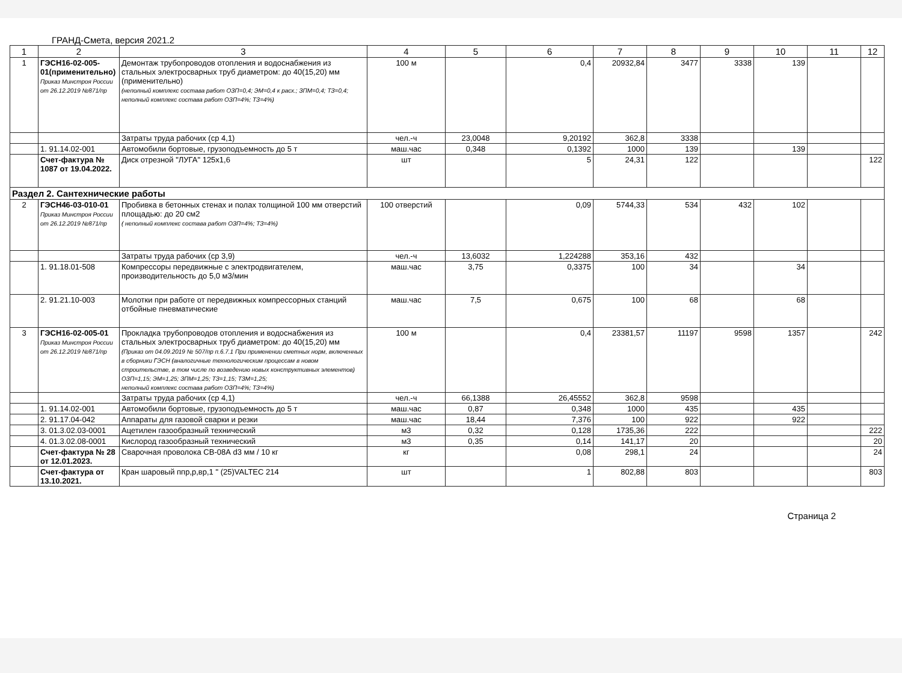ГРАНД-Смета, версия 2021.2
| 1 | 2 | 3 | 4 | 5 | 6 | 7 | 8 | 9 | 10 | 11 | 12 |
| --- | --- | --- | --- | --- | --- | --- | --- | --- | --- | --- | --- |
| 1 | ГЭСН16-02-005-01(применительно) Приказ Минстроя России от 26.12.2019 №871/пр | Демонтаж трубопроводов отопления и водоснабжения из стальных электросварных труб диаметром: до 40(15,20) мм (применительно) (неполный комплекс состава работ ОЗП=0,4; ЭМ=0,4 к расх.; ЗПМ=0,4; ТЗ=0,4; неполный комплекс состава работ ОЗП=4%; ТЗ=4%) | 100 м | | 0,4 | 20932,84 | 3477 | 3338 | 139 | | |
| | | Затраты труда рабочих (ср 4,1) | чел.-ч | 23,0048 | 9,20192 | 362,8 | 3338 | | | | |
| | 1. 91.14.02-001 | Автомобили бортовые, грузоподъемность до 5 т | маш.час | 0,348 | 0,1392 | 1000 | 139 | | 139 | | |
| | Счет-фактура № 1087 от 19.04.2022. | Диск отрезной "ЛУГА" 125х1,6 | шт | | 5 | 24,31 | 122 | | | | 122 |
| Раздел 2. Сантехнические работы | | | | | | | | | | | |
| 2 | ГЭСН46-03-010-01 Приказ Минстроя России от 26.12.2019 №871/пр | Пробивка в бетонных стенах и полах толщиной 100 мм отверстий площадью: до 20 см2 ( неполный комплекс состава работ ОЗП=4%; ТЗ=4%) | 100 отверстий | | 0,09 | 5744,33 | 534 | 432 | 102 | | |
| | | Затраты труда рабочих (ср 3,9) | чел.-ч | 13,6032 | 1,224288 | 353,16 | 432 | | | | |
| | 1. 91.18.01-508 | Компрессоры передвижные с электродвигателем, производительность до 5,0 м3/мин | маш.час | 3,75 | 0,3375 | 100 | 34 | | 34 | | |
| | 2. 91.21.10-003 | Молотки при работе от передвижных компрессорных станций отбойные пневматические | маш.час | 7,5 | 0,675 | 100 | 68 | | 68 | | |
| 3 | ГЭСН16-02-005-01 Приказ Минстроя России от 26.12.2019 №871/пр | Прокладка трубопроводов отопления и водоснабжения из стальных электросварных труб диаметром: до 40(15,20) мм (Приказ от 04.09.2019 № 507/пр п.6.7.1 При применении сметных норм, включенных в сборники ГЭСН (аналогичные технологическим процессам в новом строительстве, в том числе по возведению новых конструктивных элементов) ОЗП=1,15; ЭМ=1,25; ЗПМ=1,25; ТЗ=1,15; ТЗМ=1,25; неполный комплекс состава работ ОЗП=4%; ТЗ=4%) | 100 м | | 0,4 | 23381,57 | 11197 | 9598 | 1357 | | 242 |
| | | Затраты труда рабочих (ср 4,1) | чел.-ч | 66,1388 | 26,45552 | 362,8 | 9598 | | | | |
| | 1. 91.14.02-001 | Автомобили бортовые, грузоподъемность до 5 т | маш.час | 0,87 | 0,348 | 1000 | 435 | | 435 | | |
| | 2. 91.17.04-042 | Аппараты для газовой сварки и резки | маш.час | 18,44 | 7,376 | 100 | 922 | | 922 | | |
| | 3. 01.3.02.03-0001 | Ацетилен газообразный технический | м3 | 0,32 | 0,128 | 1735,36 | 222 | | | | 222 |
| | 4. 01.3.02.08-0001 | Кислород газообразный технический | м3 | 0,35 | 0,14 | 141,17 | 20 | | | | 20 |
| | Счет-фактура № 28 от 12.01.2023. | Сварочная проволока СВ-08А d3 мм / 10 кг | кг | | 0,08 | 298,1 | 24 | | | | 24 |
| | Счет-фактура от 13.10.2021. | Кран шаровый ппр,р,вр,1 " (25)VALTEC 214 | шт | | 1 | 802,88 | 803 | | | | 803 |
Страница 2